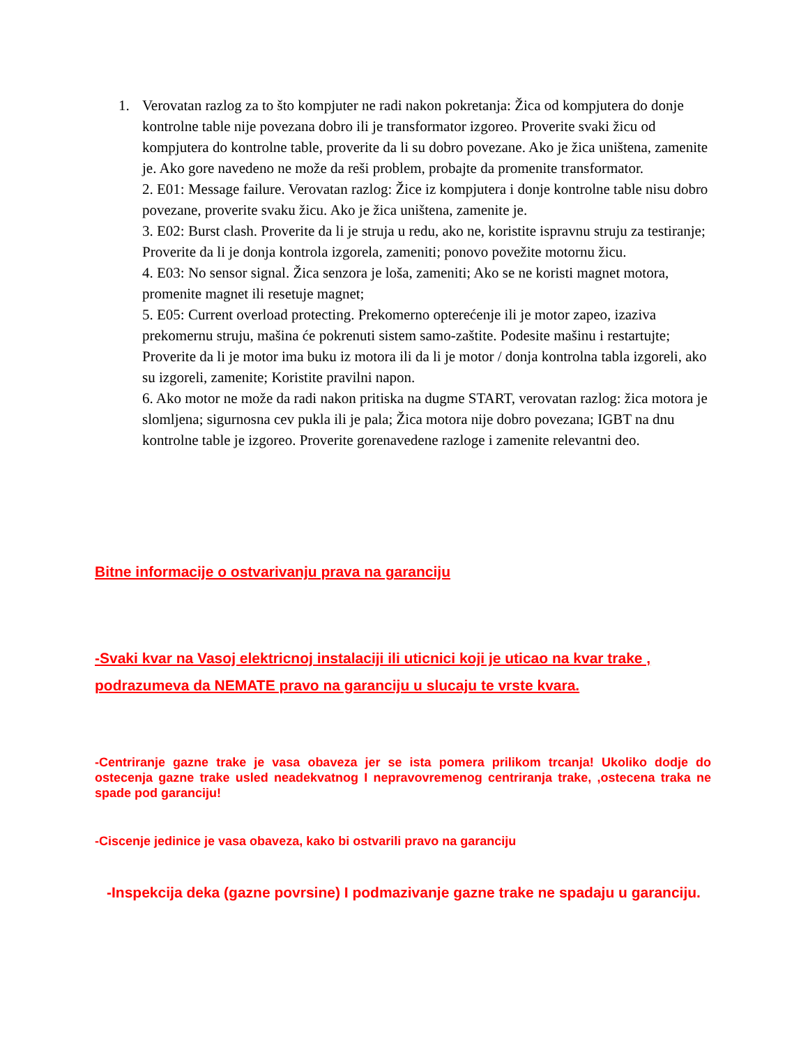1. Verovatan razlog za to što kompjuter ne radi nakon pokretanja: Žica od kompjutera do donje kontrolne table nije povezana dobro ili je transformator izgoreo. Proverite svaki žicu od kompjutera do kontrolne table, proverite da li su dobro povezane. Ako je žica uništena, zamenite je. Ako gore navedeno ne može da reši problem, probajte da promenite transformator.
2. E01: Message failure. Verovatan razlog: Žice iz kompjutera i donje kontrolne table nisu dobro povezane, proverite svaku žicu. Ako je žica uništena, zamenite je.
3. E02: Burst clash. Proverite da li je struja u redu, ako ne, koristite ispravnu struju za testiranje; Proverite da li je donja kontrola izgorela, zameniti; ponovo povežite motornu žicu.
4. E03: No sensor signal. Žica senzora je loša, zameniti; Ako se ne koristi magnet motora, promenite magnet ili resetuje magnet;
5. E05: Current overload protecting. Prekomerno opterećenje ili je motor zapeo, izaziva prekomernu struju, mašina će pokrenuti sistem samo-zaštite. Podesite mašinu i restartujte; Proverite da li je motor ima buku iz motora ili da li je motor / donja kontrolna tabla izgoreli, ako su izgoreli, zamenite; Koristite pravilni napon.
6. Ako motor ne može da radi nakon pritiska na dugme START, verovatan razlog: žica motora je slomljena; sigurnosna cev pukla ili je pala; Žica motora nije dobro povezana; IGBT na dnu kontrolne table je izgoreo. Proverite gorenavedene razloge i zamenite relevantni deo.
Bitne informacije o ostvarivanju prava na garanciju
-Svaki kvar na Vasoj elektricnoj instalaciji ili uticnici koji je uticao na kvar trake , podrazumeva da NEMATE pravo na garanciju u slucaju te vrste kvara.
-Centriranje gazne trake je vasa obaveza jer se ista pomera prilikom trcanja! Ukoliko dodje do ostecenja gazne trake usled neadekvatnog I nepravovremenog centriranja trake, ,ostecena traka ne spade pod garanciju!
-Ciscenje jedinice je vasa obaveza, kako bi ostvarili pravo na garanciju
-Inspekcija deka (gazne povrsine) I podmazivanje gazne trake ne spadaju u garanciju.